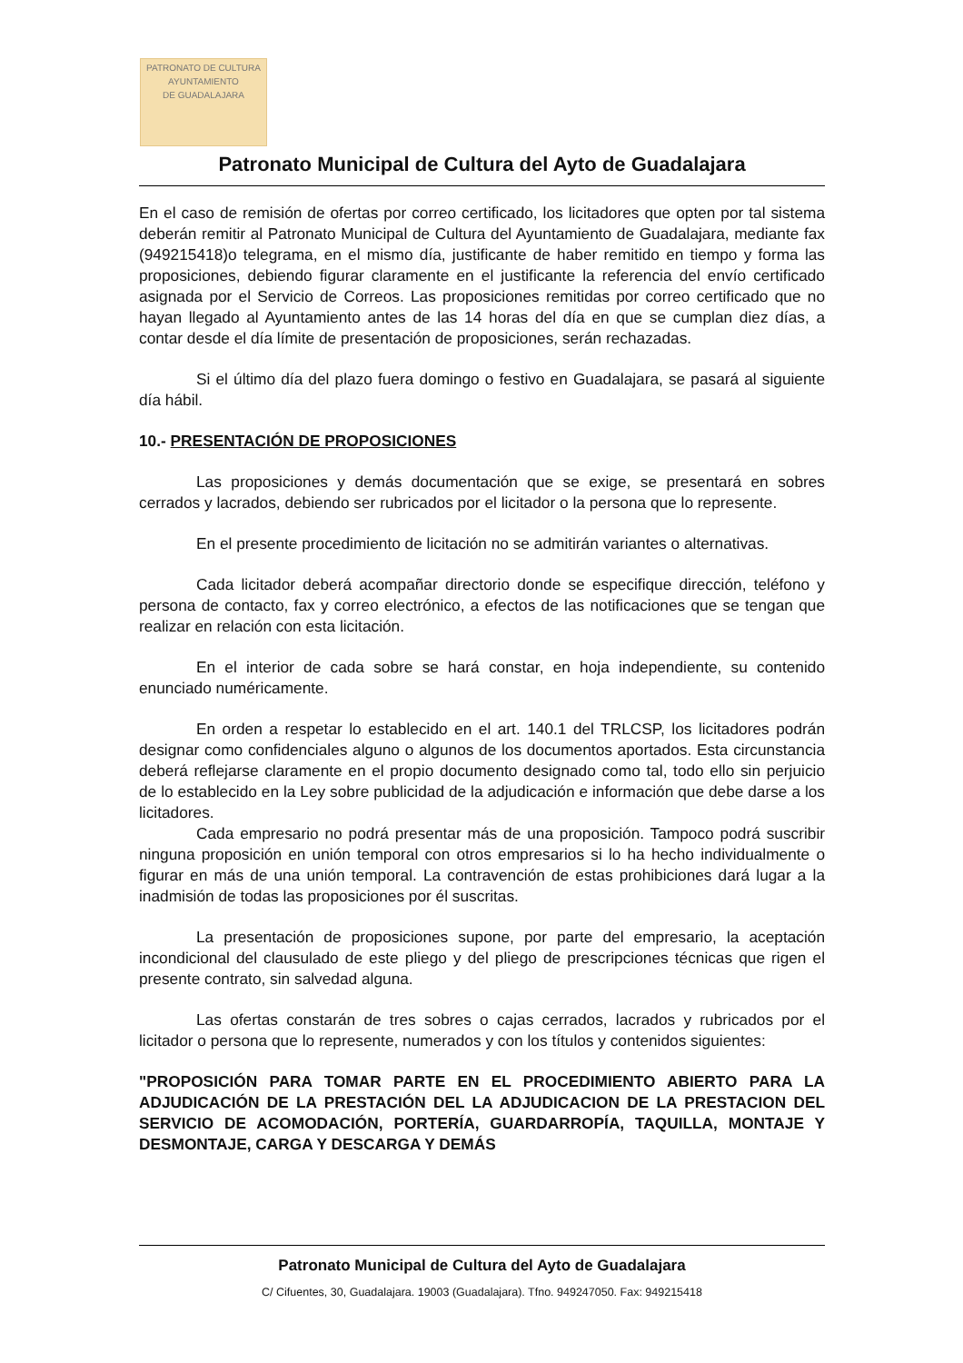PATRONATO DE CULTURA
AYUNTAMIENTO
DE GUADALAJARA
Patronato Municipal de Cultura del Ayto de Guadalajara
En el caso de remisión de ofertas por correo certificado, los licitadores que opten por tal sistema deberán remitir al Patronato Municipal de Cultura del Ayuntamiento de Guadalajara, mediante fax (949215418)o telegrama, en el mismo día, justificante de haber remitido en tiempo y forma las proposiciones, debiendo figurar claramente en el justificante la referencia del envío certificado asignada por el Servicio de Correos. Las proposiciones remitidas por correo certificado que no hayan llegado al Ayuntamiento antes de las 14 horas del día en que se cumplan diez días, a contar desde el día límite de presentación de proposiciones, serán rechazadas.
Si el último día del plazo fuera domingo o festivo en Guadalajara, se pasará al siguiente día hábil.
10.- PRESENTACIÓN DE PROPOSICIONES
Las proposiciones y demás documentación que se exige, se presentará en sobres cerrados y lacrados, debiendo ser rubricados por el licitador o la persona que lo represente.
En el presente procedimiento de licitación no se admitirán variantes o alternativas.
Cada licitador deberá acompañar directorio donde se especifique dirección, teléfono y persona de contacto, fax y correo electrónico, a efectos de las notificaciones que se tengan que realizar en relación con esta licitación.
En el interior de cada sobre se hará constar, en hoja independiente, su contenido enunciado numéricamente.
En orden a respetar lo establecido en el art. 140.1 del TRLCSP, los licitadores podrán designar como confidenciales alguno o algunos de los documentos aportados. Esta circunstancia deberá reflejarse claramente en el propio documento designado como tal, todo ello sin perjuicio de lo establecido en la Ley sobre publicidad de la adjudicación e información que debe darse a los licitadores.
Cada empresario no podrá presentar más de una proposición. Tampoco podrá suscribir ninguna proposición en unión temporal con otros empresarios si lo ha hecho individualmente o figurar en más de una unión temporal. La contravención de estas prohibiciones dará lugar a la inadmisión de todas las proposiciones por él suscritas.
La presentación de proposiciones supone, por parte del empresario, la aceptación incondicional del clausulado de este pliego y del pliego de prescripciones técnicas que rigen el presente contrato, sin salvedad alguna.
Las ofertas constarán de tres sobres o cajas cerrados, lacrados y rubricados por el licitador o persona que lo represente, numerados y con los títulos y contenidos siguientes:
"PROPOSICIÓN PARA TOMAR PARTE EN EL PROCEDIMIENTO ABIERTO PARA LA ADJUDICACIÓN DE LA PRESTACIÓN DEL LA ADJUDICACION DE LA PRESTACION DEL SERVICIO DE ACOMODACIÓN, PORTERÍA, GUARDARROPÍA, TAQUILLA, MONTAJE Y DESMONTAJE, CARGA Y DESCARGA Y DEMÁS
Patronato Municipal de Cultura del Ayto de Guadalajara
C/ Cifuentes, 30, Guadalajara. 19003 (Guadalajara). Tfno. 949247050. Fax: 949215418